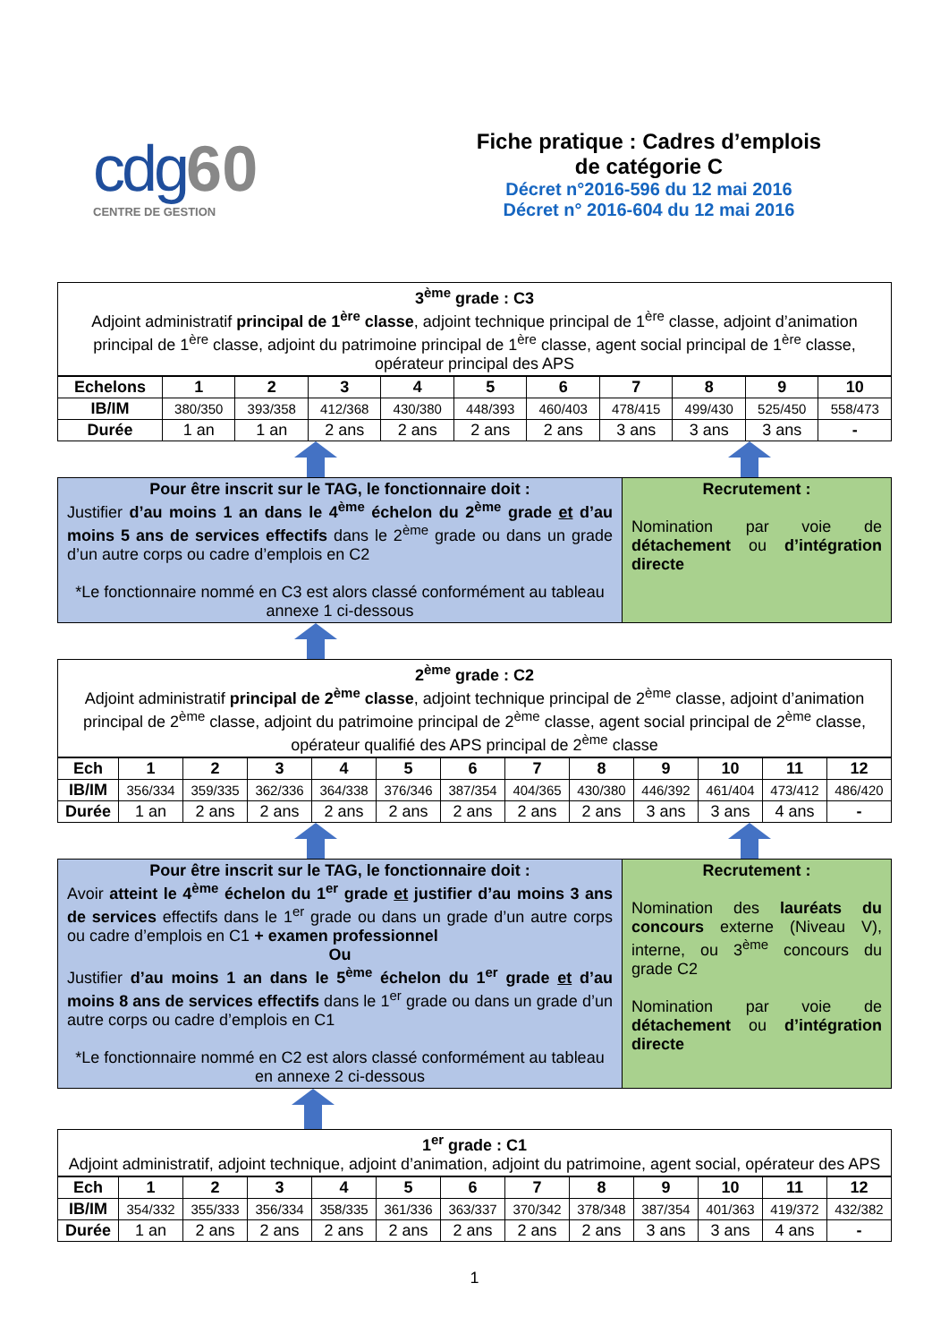cdg 60
CENTRE DE GESTION
Fiche pratique : Cadres d’emplois
de catégorie C
Décret n°2016-596 du 12 mai 2016
Décret n° 2016-604 du 12 mai 2016
3<sup>ème</sup> grade : C3
Adjoint administratif principal de 1<sup>ère</sup> classe, adjoint technique principal de 1<sup>ère</sup> classe, adjoint d’animation principal de 1<sup>ère</sup> classe, adjoint du patrimoine principal de 1<sup>ère</sup> classe, agent social principal de 1<sup>ère</sup> classe, opérateur principal des APS
| Echelons | 1 | 2 | 3 | 4 | 5 | 6 | 7 | 8 | 9 | 10 |
| --- | --- | --- | --- | --- | --- | --- | --- | --- | --- | --- |
| IB/IM | 380/350 | 393/358 | 412/368 | 430/380 | 448/393 | 460/403 | 478/415 | 499/430 | 525/450 | 558/473 |
| Durée | 1 an | 1 an | 2 ans | 2 ans | 2 ans | 2 ans | 3 ans | 3 ans | 3 ans | - |
Pour être inscrit sur le TAG, le fonctionnaire doit :
Justifier d’au moins 1 an dans le 4<sup>ème</sup> échelon du 2<sup>ème</sup> grade et d’au moins 5 ans de services effectifs dans le 2<sup>ème</sup> grade ou dans un grade d’un autre corps ou cadre d’emplois en C2
*Le fonctionnaire nommé en C3 est alors classé conformément au tableau annexe 1 ci-dessous
Recrutement :
Nomination par voie de détachement ou d’intégration directe
2<sup>ème</sup> grade : C2
Adjoint administratif principal de 2<sup>ème</sup> classe, adjoint technique principal de 2<sup>ème</sup> classe, adjoint d’animation principal de 2<sup>ème</sup> classe, adjoint du patrimoine principal de 2<sup>ème</sup> classe, agent social principal de 2<sup>ème</sup> classe, opérateur qualifié des APS principal de 2<sup>ème</sup> classe
| Ech | 1 | 2 | 3 | 4 | 5 | 6 | 7 | 8 | 9 | 10 | 11 | 12 |
| --- | --- | --- | --- | --- | --- | --- | --- | --- | --- | --- | --- | --- |
| IB/IM | 356/334 | 359/335 | 362/336 | 364/338 | 376/346 | 387/354 | 404/365 | 430/380 | 446/392 | 461/404 | 473/412 | 486/420 |
| Durée | 1 an | 2 ans | 2 ans | 2 ans | 2 ans | 2 ans | 2 ans | 2 ans | 3 ans | 3 ans | 4 ans | - |
Pour être inscrit sur le TAG, le fonctionnaire doit :
Avoir atteint le 4<sup>ème</sup> échelon du 1<sup>er</sup> grade et justifier d’au moins 3 ans de services effectifs dans le 1<sup>er</sup> grade ou dans un grade d’un autre corps ou cadre d’emplois en C1 + examen professionnel
Ou
Justifier d’au moins 1 an dans le 5<sup>ème</sup> échelon du 1<sup>er</sup> grade et d’au moins 8 ans de services effectifs dans le 1<sup>er</sup> grade ou dans un grade d’un autre corps ou cadre d’emplois en C1
*Le fonctionnaire nommé en C2 est alors classé conformément au tableau en annexe 2 ci-dessous
Recrutement :
Nomination des lauréats du concours externe (Niveau V), interne, ou 3<sup>ème</sup> concours du grade C2
Nomination par voie de détachement ou d’intégration directe
1<sup>er</sup> grade : C1
Adjoint administratif, adjoint technique, adjoint d’animation, adjoint du patrimoine, agent social, opérateur des APS
| Ech | 1 | 2 | 3 | 4 | 5 | 6 | 7 | 8 | 9 | 10 | 11 | 12 |
| --- | --- | --- | --- | --- | --- | --- | --- | --- | --- | --- | --- | --- |
| IB/IM | 354/332 | 355/333 | 356/334 | 358/335 | 361/336 | 363/337 | 370/342 | 378/348 | 387/354 | 401/363 | 419/372 | 432/382 |
| Durée | 1 an | 2 ans | 2 ans | 2 ans | 2 ans | 2 ans | 2 ans | 2 ans | 3 ans | 3 ans | 4 ans | - |
1